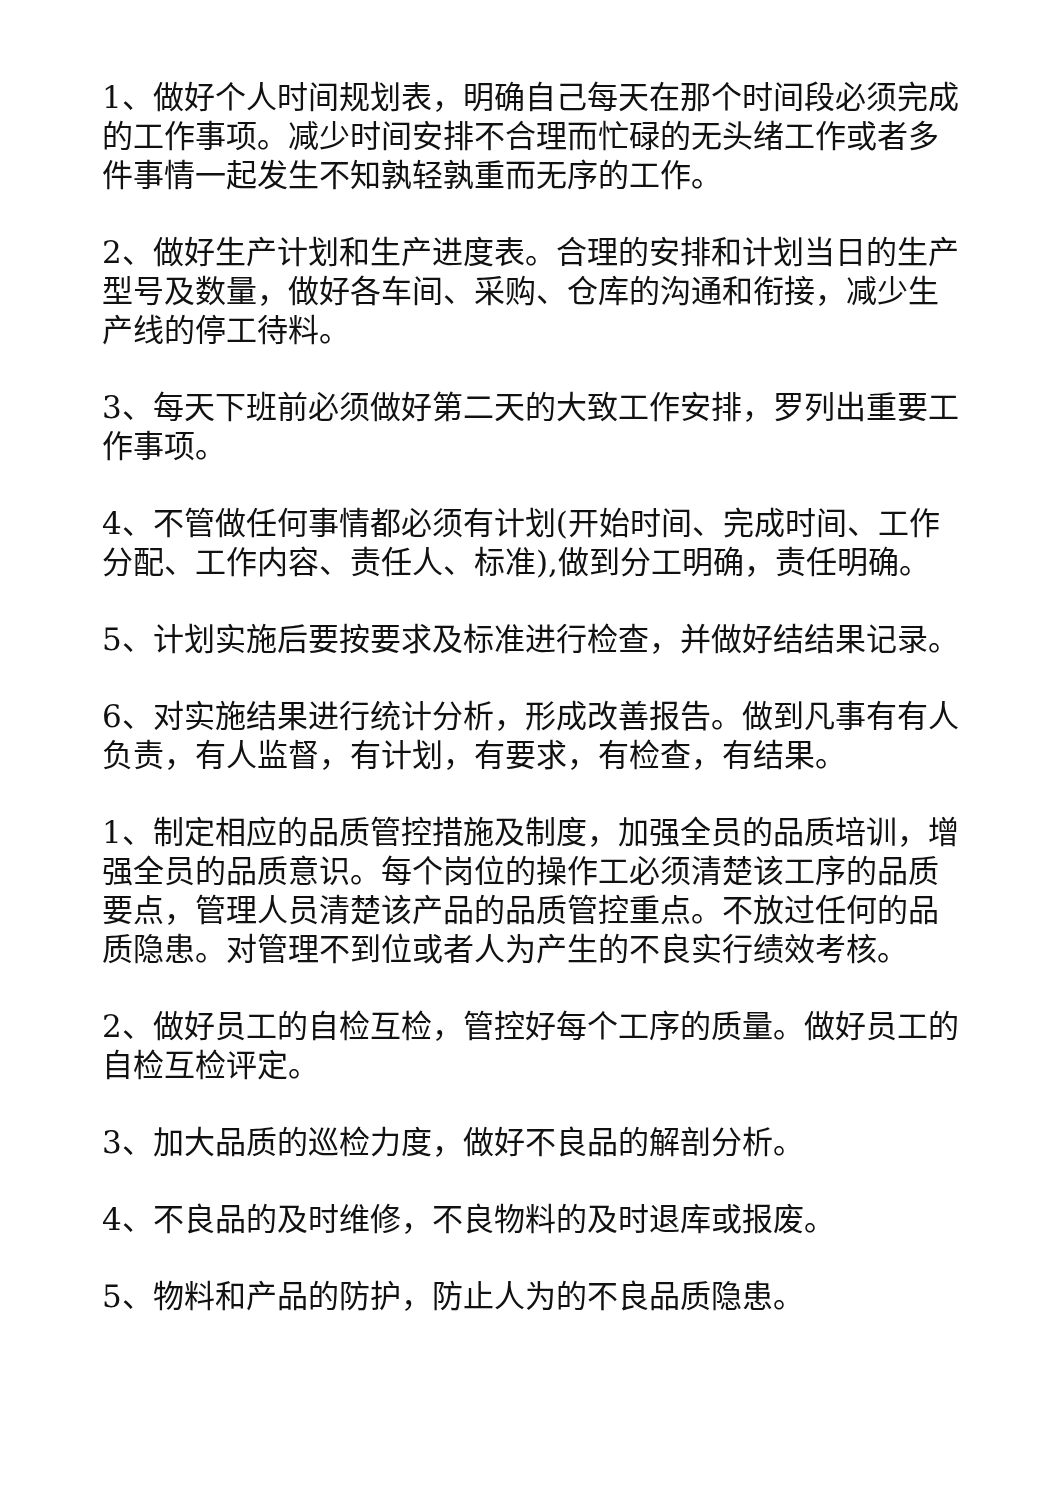1、做好个人时间规划表，明确自己每天在那个时间段必须完成的工作事项。减少时间安排不合理而忙碌的无头绪工作或者多件事情一起发生不知孰轻孰重而无序的工作。
2、做好生产计划和生产进度表。合理的安排和计划当日的生产型号及数量，做好各车间、采购、仓库的沟通和衔接，减少生产线的停工待料。
3、每天下班前必须做好第二天的大致工作安排，罗列出重要工作事项。
4、不管做任何事情都必须有计划(开始时间、完成时间、工作分配、工作内容、责任人、标准),做到分工明确，责任明确。
5、计划实施后要按要求及标准进行检查，并做好结结果记录。
6、对实施结果进行统计分析，形成改善报告。做到凡事有有人负责，有人监督，有计划，有要求，有检查，有结果。
1、制定相应的品质管控措施及制度，加强全员的品质培训，增强全员的品质意识。每个岗位的操作工必须清楚该工序的品质要点，管理人员清楚该产品的品质管控重点。不放过任何的品质隐患。对管理不到位或者人为产生的不良实行绩效考核。
2、做好员工的自检互检，管控好每个工序的质量。做好员工的自检互检评定。
3、加大品质的巡检力度，做好不良品的解剖分析。
4、不良品的及时维修，不良物料的及时退库或报废。
5、物料和产品的防护，防止人为的不良品质隐患。